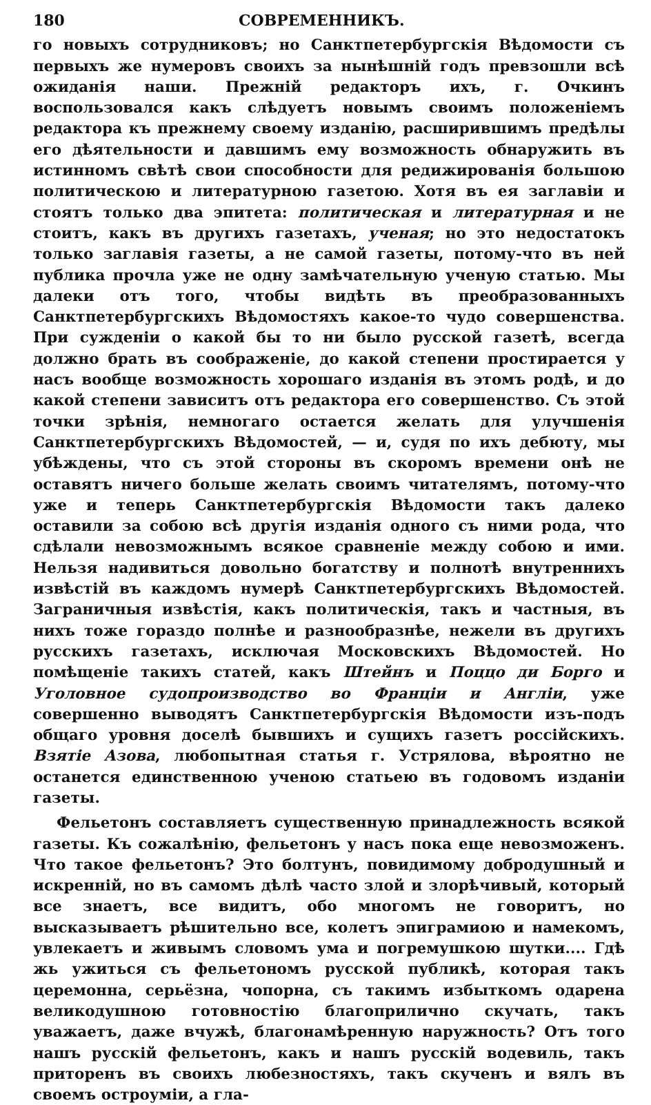180 СОВРЕМЕННИКЪ.
го новыхъ сотрудниковъ; но Санктпетербургскія Вѣдомости съ первыхъ же нумеровъ своихъ за нынѣшній годъ превзошли всѣ ожиданія наши. Прежній редакторъ ихъ, г. Очкинъ воспользовался какъ слѣдуетъ новымъ своимъ положеніемъ редактора къ прежнему своему изданію, расширившимъ предѣлы его дѣятельности и давшимъ ему возможность обнаружить въ истинномъ свѣтѣ свои способности для редижированія большою политическою и литературною газетою. Хотя въ ея заглавіи и стоятъ только два эпитета: политическая и литературная и не стоитъ, какъ въ другихъ газетахъ, ученая; но это недостатокъ только заглавія газеты, а не самой газеты, потому-что въ ней публика прочла уже не одну замѣчательную ученую статью. Мы далеки отъ того, чтобы видѣть въ преобразованныхъ Санктпетербургскихъ Вѣдомостяхъ какое-то чудо совершенства. При сужденіи о какой бы то ни было русской газетѣ, всегда должно брать въ соображеніе, до какой степени простирается у насъ вообще возможность хорошаго изданія въ этомъ родѣ, и до какой степени зависитъ отъ редактора его совершенство. Съ этой точки зрѣнія, немногаго остается желать для улучшенія Санктпетербургскихъ Вѣдомостей, — и, судя по ихъ дебюту, мы убѣждены, что съ этой стороны въ скоромъ времени онѣ не оставятъ ничего больше желать своимъ читателямъ, потому-что уже и теперь Санктпетербургскія Вѣдомости такъ далеко оставили за собою всѣ другія изданія одного съ ними рода, что сдѣлали невозможнымъ всякое сравненіе между собою и ими. Нельзя надивиться довольно богатству и полнотѣ внутреннихъ извѣстій въ каждомъ нумерѣ Санктпетербургскихъ Вѣдомостей. Заграничныя извѣстія, какъ политическія, такъ и частныя, въ нихъ тоже гораздо полнѣе и разнообразнѣе, нежели въ другихъ русскихъ газетахъ, исключая Московскихъ Вѣдомостей. Но помѣщеніе такихъ статей, какъ Штейнъ и Поццо ди Борго и Уголовное судопроизводство во Франціи и Англіи, уже совершенно выводятъ Санктпетербургскія Вѣдомости изъ-подъ общаго уровня доселѣ бывшихъ и сущихъ газетъ россійскихъ. Взятіе Азова, любопытная статья г. Устрялова, вѣроятно не останется единственною ученою статьею въ годовомъ изданіи газеты.
Фельетонъ составляетъ существенную принадлежность всякой газеты. Къ сожалѣнію, фельетонъ у насъ пока еще невозможенъ. Что такое фельетонъ? Это болтунъ, повидимому добродушный и искренній, но въ самомъ дѣлѣ часто злой и злорѣчивый, который все знаетъ, все видитъ, обо многомъ не говоритъ, но высказываетъ рѣшительно все, колетъ эпиграмиою и намекомъ, увлекаетъ и живымъ словомъ ума и погремушкою шутки.... Гдѣ жь ужиться съ фельетономъ русской публикѣ, которая такъ церемонна, серьёзна, чопорна, съ такимъ избыткомъ одарена великодушною готовностію благоприлично скучать, такъ уважаетъ, даже вчужѣ, благонамѣренную наружность? Отъ того нашъ русскій фельетонъ, какъ и нашъ русскій водевиль, такъ приторенъ въ своихъ любезностяхъ, такъ скученъ и вялъ въ своемъ остроуміи, а гла-